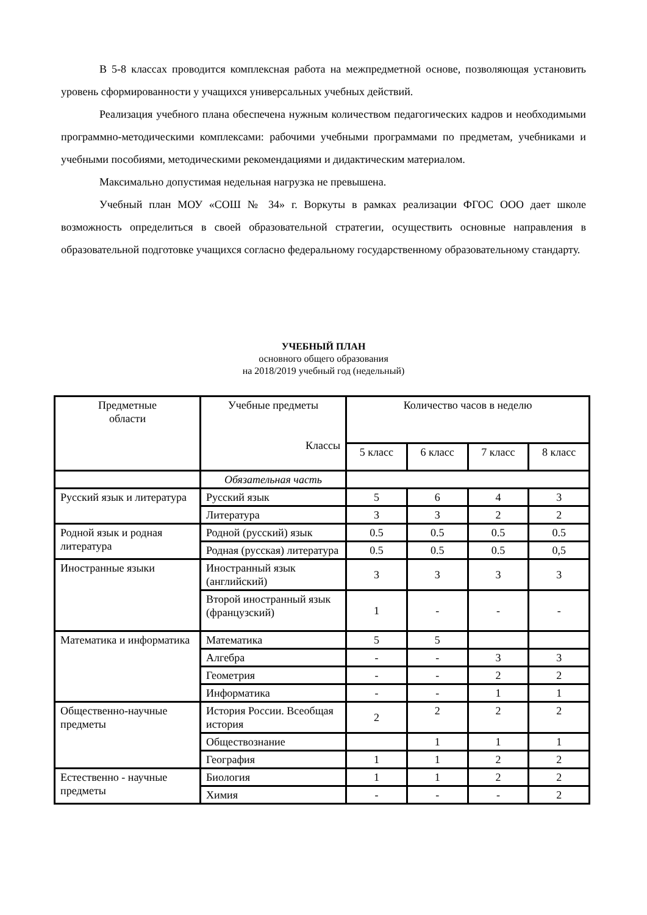В 5-8 классах проводится комплексная работа на межпредметной основе, позволяющая установить уровень сформированности у учащихся универсальных учебных действий.
Реализация учебного плана обеспечена нужным количеством педагогических кадров и необходимыми программно-методическими комплексами: рабочими учебными программами по предметам, учебниками и учебными пособиями, методическими рекомендациями и дидактическим материалом.
Максимально допустимая недельная нагрузка не превышена.
Учебный план МОУ «СОШ № 34» г. Воркуты в рамках реализации ФГОС ООО дает школе возможность определиться в своей образовательной стратегии, осуществить основные направления в образовательной подготовке учащихся согласно федеральному государственному образовательному стандарту.
УЧЕБНЫЙ ПЛАН
основного общего образования
на 2018/2019 учебный год (недельный)
| Предметные области | Учебные предметы Классы | Количество часов в неделю | | | |
| --- | --- | --- | --- | --- | --- |
| | | 5 класс | 6 класс | 7 класс | 8 класс |
| | Обязательная часть | | | | |
| Русский язык и литература | Русский язык | 5 | 6 | 4 | 3 |
| | Литература | 3 | 3 | 2 | 2 |
| Родной язык и родная литература | Родной (русский) язык | 0.5 | 0.5 | 0.5 | 0.5 |
| | Родная (русская) литература | 0.5 | 0.5 | 0.5 | 0,5 |
| Иностранные языки | Иностранный язык (английский) | 3 | 3 | 3 | 3 |
| | Второй иностранный язык (французский) | 1 | - | - | - |
| Математика и информатика | Математика | 5 | 5 | | |
| | Алгебра | - | - | 3 | 3 |
| | Геометрия | - | - | 2 | 2 |
| | Информатика | - | - | 1 | 1 |
| Общественно-научные предметы | История России. Всеобщая история | 2 | 2 | 2 | 2 |
| | Обществознание | | 1 | 1 | 1 |
| | География | 1 | 1 | 2 | 2 |
| Естественно - научные предметы | Биология | 1 | 1 | 2 | 2 |
| | Химия | - | - | - | 2 |